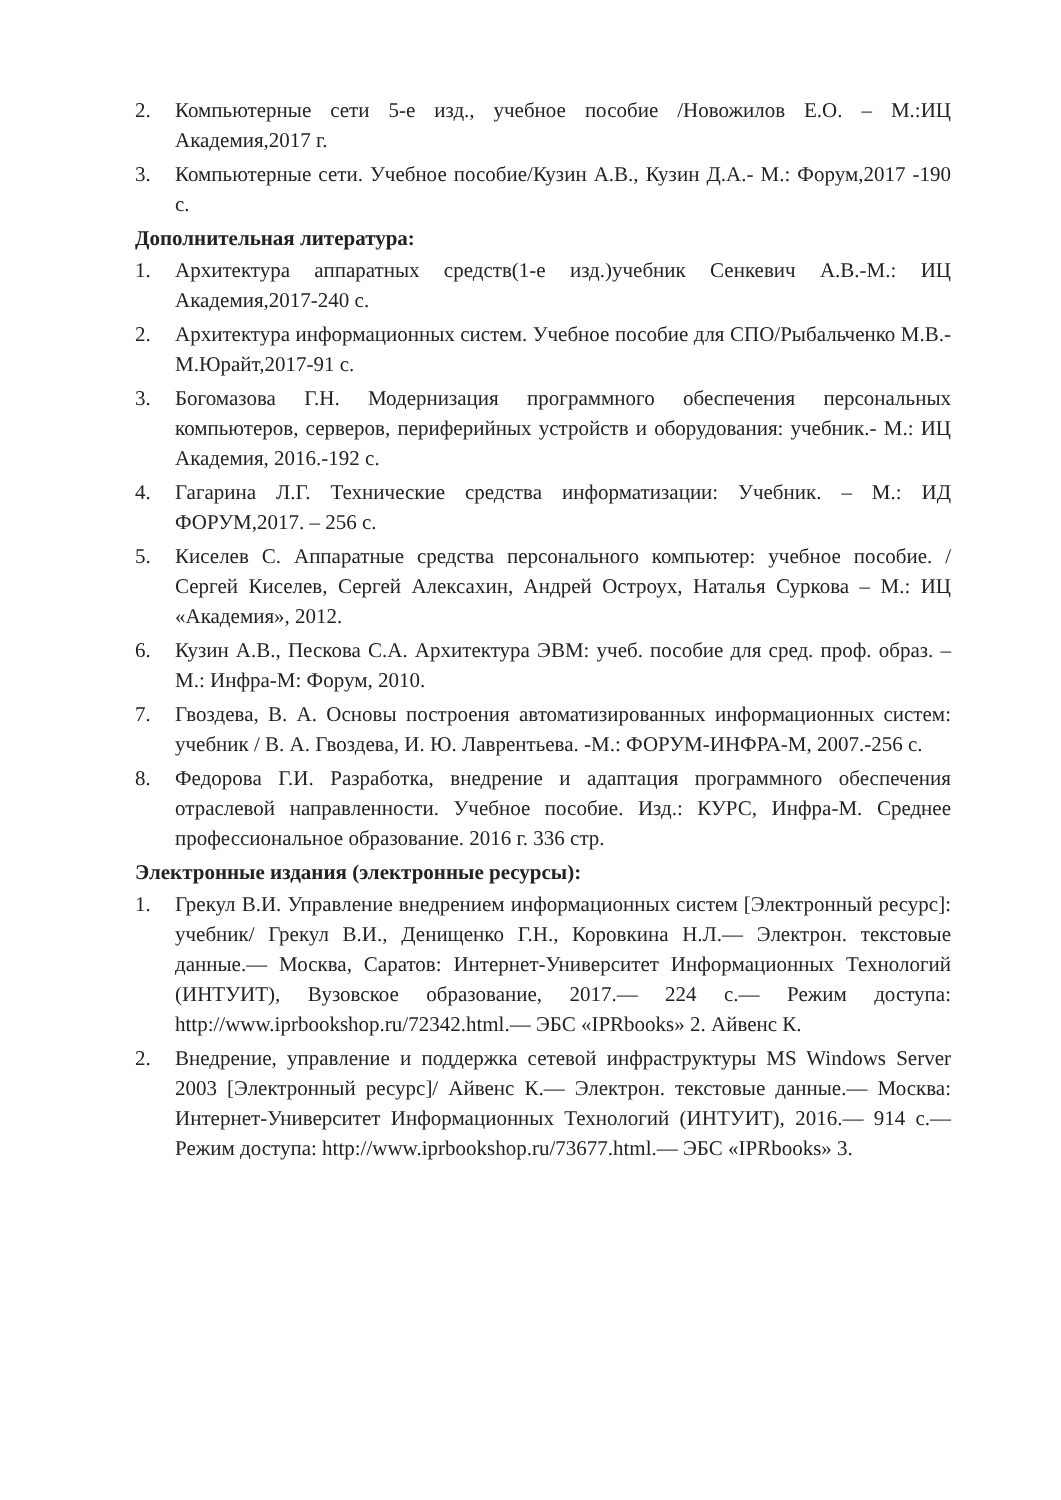2. Компьютерные сети 5-е изд., учебное пособие /Новожилов Е.О. – М.:ИЦ Академия,2017 г.
3. Компьютерные сети. Учебное пособие/Кузин А.В., Кузин Д.А.- М.: Форум,2017 -190 с.
Дополнительная литература:
1. Архитектура аппаратных средств(1-е изд.)учебник Сенкевич А.В.-М.: ИЦ Академия,2017-240 с.
2. Архитектура информационных систем. Учебное пособие для СПО/Рыбальченко М.В.-М.Юрайт,2017-91 с.
3. Богомазова Г.Н. Модернизация программного обеспечения персональных компьютеров, серверов, периферийных устройств и оборудования: учебник.- М.: ИЦ Академия, 2016.-192 с.
4. Гагарина Л.Г. Технические средства информатизации: Учебник. – М.: ИД ФОРУМ,2017. – 256 с.
5. Киселев С. Аппаратные средства персонального компьютер: учебное пособие. / Сергей Киселев, Сергей Алексахин, Андрей Остроух, Наталья Суркова – М.: ИЦ «Академия», 2012.
6. Кузин А.В., Пескова С.А. Архитектура ЭВМ: учеб. пособие для сред. проф. образ. – М.: Инфра-М: Форум, 2010.
7. Гвоздева, В. А. Основы построения автоматизированных информационных систем: учебник / В. А. Гвоздева, И. Ю. Лаврентьева. -М.: ФОРУМ-ИНФРА-М, 2007.-256 с.
8. Федорова Г.И. Разработка, внедрение и адаптация программного обеспечения отраслевой направленности. Учебное пособие. Изд.: КУРС, Инфра-М. Среднее профессиональное образование. 2016 г. 336 стр.
Электронные издания (электронные ресурсы):
1. Грекул В.И. Управление внедрением информационных систем [Электронный ресурс]: учебник/ Грекул В.И., Денищенко Г.Н., Коровкина Н.Л.— Электрон. текстовые данные.— Москва, Саратов: Интернет-Университет Информационных Технологий (ИНТУИТ), Вузовское образование, 2017.— 224 с.— Режим доступа: http://www.iprbookshop.ru/72342.html.— ЭБС «IPRbooks» 2. Айвенс К.
2. Внедрение, управление и поддержка сетевой инфраструктуры MS Windows Server 2003 [Электронный ресурс]/ Айвенс К.— Электрон. текстовые данные.— Москва: Интернет-Университет Информационных Технологий (ИНТУИТ), 2016.— 914 с.— Режим доступа: http://www.iprbookshop.ru/73677.html.— ЭБС «IPRbooks» 3.